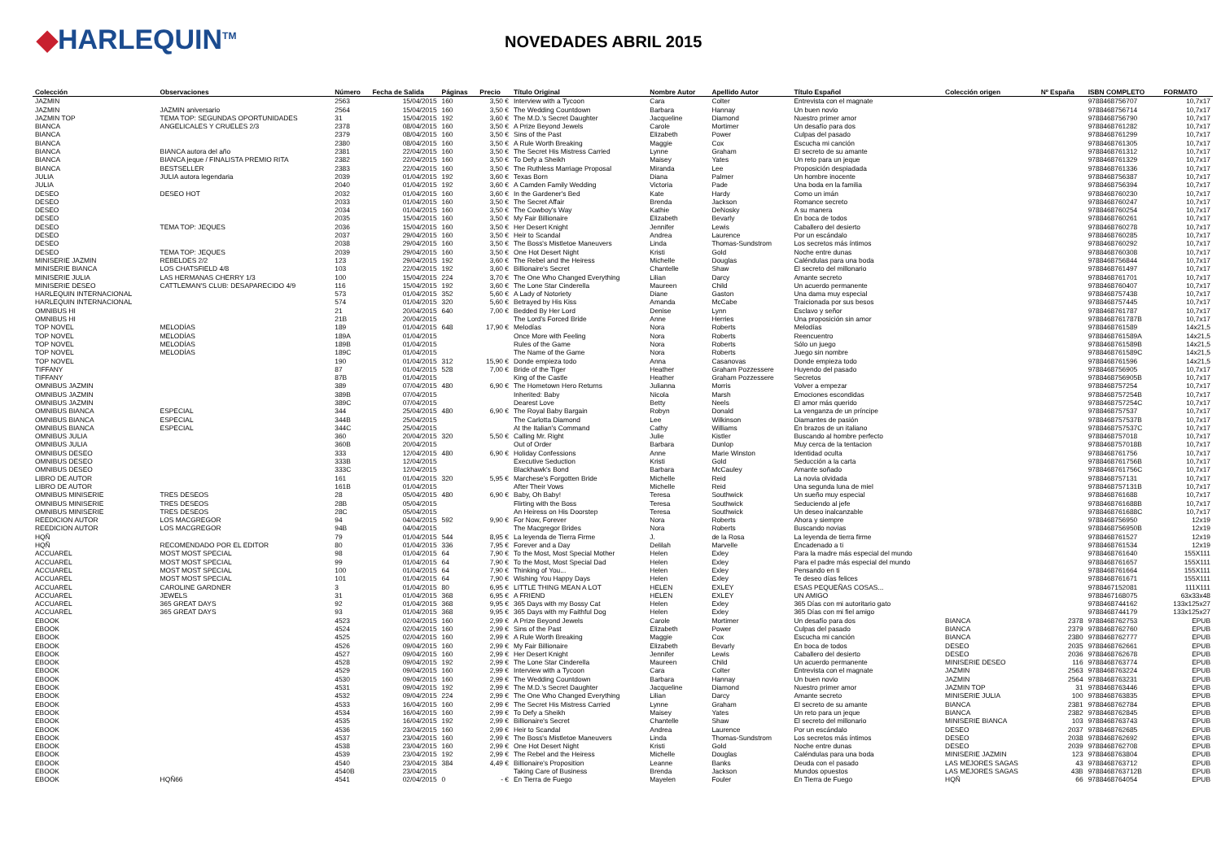◆HARLEQUIN<sup>TM</sup> NOVEDADES ABRIL 2015
| Colección | Observaciones | Número | Fecha de Salida | Páginas | Precio | Título Original | Nombre Autor | Apellido Autor | Título Español | Colección origen | Nº España | ISBN COMPLETO | FORMATO |
| --- | --- | --- | --- | --- | --- | --- | --- | --- | --- | --- | --- | --- | --- |
| JAZMIN | | 2563 | 15/04/2015 | 160 | 3,50 € | Interview with a Tycoon | Cara | Colter | Entrevista con el magnate | | | 9788468756707 | 10,7x17 |
| JAZMIN | JAZMIN aniversario | 2564 | 15/04/2015 | 160 | 3,50 € | The Wedding Countdown | Barbara | Hannay | Un buen novio | | | 9788468756714 | 10,7x17 |
| JAZMIN TOP | TEMA TOP: SEGUNDAS OPORTUNIDADES | 31 | 15/04/2015 | 192 | 3,60 € | The M.D.'s Secret Daughter | Jacqueline | Diamond | Nuestro primer amor | | | 9788468756790 | 10,7x17 |
| BIANCA | ANGELICALES Y CRUELES 2/3 | 2378 | 08/04/2015 | 160 | 3,50 € | A Prize Beyond Jewels | Carole | Mortimer | Un desafío para dos | | | 9788468761282 | 10,7x17 |
| BIANCA | | 2379 | 08/04/2015 | 160 | 3,50 € | Sins of the Past | Elizabeth | Power | Culpas del pasado | | | 9788468761299 | 10,7x17 |
| BIANCA | | 2380 | 08/04/2015 | 160 | 3,50 € | A Rule Worth Breaking | Maggie | Cox | Escucha mi canción | | | 9788468761305 | 10,7x17 |
| BIANCA | BIANCA autora del año | 2381 | 22/04/2015 | 160 | 3,50 € | The Secret His Mistress Carried | Lynne | Graham | El secreto de su amante | | | 9788468761312 | 10,7x17 |
| BIANCA | BIANCA jeque / FINALISTA PREMIO RITA | 2382 | 22/04/2015 | 160 | 3,50 € | To Defy a Sheikh | Maisey | Yates | Un reto para un jeque | | | 9788468761329 | 10,7x17 |
| BIANCA | BESTSELLER | 2383 | 22/04/2015 | 160 | 3,50 € | The Ruthless Marriage Proposal | Miranda | Lee | Proposición despiadada | | | 9788468761336 | 10,7x17 |
| JULIA | JULIA autora legendaria | 2039 | 01/04/2015 | 192 | 3,60 € | Texas Born | Diana | Palmer | Un hombre inocente | | | 9788468756387 | 10,7x17 |
| JULIA | | 2040 | 01/04/2015 | 192 | 3,60 € | A Camden Family Wedding | Victoria | Pade | Una boda en la familia | | | 9788468756394 | 10,7x17 |
| DESEO | DESEO HOT | 2032 | 01/04/2015 | 160 | 3,60 € | In the Gardener's Bed | Kate | Hardy | Como un imán | | | 9788468760230 | 10,7x17 |
| DESEO | | 2033 | 01/04/2015 | 160 | 3,50 € | The Secret Affair | Brenda | Jackson | Romance secreto | | | 9788468760247 | 10,7x17 |
| DESEO | | 2034 | 01/04/2015 | 160 | 3,50 € | The Cowboy's Way | Kathie | DeNosky | A su manera | | | 9788468760254 | 10,7x17 |
| DESEO | | 2035 | 15/04/2015 | 160 | 3,50 € | My Fair Billionaire | Elizabeth | Bevarly | En boca de todos | | | 9788468760261 | 10,7x17 |
| DESEO | TEMA TOP: JEQUES | 2036 | 15/04/2015 | 160 | 3,50 € | Her Desert Knight | Jennifer | Lewis | Caballero del desierto | | | 9788468760278 | 10,7x17 |
| DESEO | | 2037 | 29/04/2015 | 160 | 3,50 € | Heir to Scandal | Andrea | Laurence | Por un escándalo | | | 9788468760285 | 10,7x17 |
| DESEO | | 2038 | 29/04/2015 | 160 | 3,50 € | The Boss's Mistletoe Maneuvers | Linda | Thomas-Sundstrom | Los secretos más íntimos | | | 9788468760292 | 10,7x17 |
| DESEO | TEMA TOP: JEQUES | 2039 | 29/04/2015 | 160 | 3,50 € | One Hot Desert Night | Kristi | Gold | Noche entre dunas | | | 9788468760308 | 10,7x17 |
| MINISERIE JAZMIN | REBELDES 2/2 | 123 | 29/04/2015 | 192 | 3,60 € | The Rebel and the Heiress | Michelle | Douglas | Caléndulas para una boda | | | 9788468756844 | 10,7x17 |
| MINISERIE BIANCA | LOS CHATSFIELD 4/8 | 103 | 22/04/2015 | 192 | 3,60 € | Billionaire's Secret | Chantelle | Shaw | El secreto del millonario | | | 9788468761497 | 10,7x17 |
| MINISERIE JULIA | LAS HERMANAS CHERRY 1/3 | 100 | 15/04/2015 | 224 | 3,70 € | The One Who Changed Everything | Lilian | Darcy | Amante secreto | | | 9788468761701 | 10,7x17 |
| MINISERIE DESEO | CATTLEMAN'S CLUB: DESAPARECIDO 4/9 | 116 | 15/04/2015 | 192 | 3,60 € | The Lone Star Cinderella | Maureen | Child | Un acuerdo permanente | | | 9788468760407 | 10,7x17 |
| HARLEQUIN INTERNACIONAL | | 573 | 01/04/2015 | 352 | 5,60 € | A Lady of Notoriety | Diane | Gaston | Una dama muy especial | | | 9788468757438 | 10,7x17 |
| HARLEQUIN INTERNACIONAL | | 574 | 01/04/2015 | 320 | 5,60 € | Betrayed by His Kiss | Amanda | McCabe | Traicionada por sus besos | | | 9788468757445 | 10,7x17 |
| OMNIBUS HI | | 21 | 20/04/2015 | 640 | 7,00 € | Bedded By Her Lord | Denise | Lynn | Esclavo y señor | | | 9788468761787 | 10,7x17 |
| OMNIBUS HI | | 21B | 20/04/2015 | | | The Lord's Forced Bride | Anne | Herries | Una proposición sin amor | | | 9788468761787B | 10,7x17 |
| TOP NOVEL | MELODÍAS | 189 | 01/04/2015 | 648 | 17,90 € | Melodías | Nora | Roberts | Melodías | | | 9788468761589 | 14x21,5 |
| TOP NOVEL | MELODÍAS | 189A | 01/04/2015 | | | Once More with Feeling | Nora | Roberts | Reencuentro | | | 9788468761589A | 14x21,5 |
| TOP NOVEL | MELODÍAS | 189B | 01/04/2015 | | | Rules of the Game | Nora | Roberts | Sólo un juego | | | 9788468761589B | 14x21,5 |
| TOP NOVEL | MELODÍAS | 189C | 01/04/2015 | | | The Name of the Game | Nora | Roberts | Juego sin nombre | | | 9788468761589C | 14x21,5 |
| TOP NOVEL | | 190 | 01/04/2015 | 312 | 15,90 € | Donde empieza todo | Anna | Casanovas | Donde empieza todo | | | 9788468761596 | 14x21,5 |
| TIFFANY | | 87 | 01/04/2015 | 528 | 7,00 € | Bride of the Tiger | Heather | Graham Pozzessere | Huyendo del pasado | | | 9788468756905 | 10,7x17 |
| TIFFANY | | 87B | 01/04/2015 | | | King of the Castle | Heather | Graham Pozzessere | Secretos | | | 9788468756905B | 10,7x17 |
| OMNIBUS JAZMIN | | 389 | 07/04/2015 | 480 | 6,90 € | The Hometown Hero Returns | Julianna | Morris | Volver a empezar | | | 9788468757254 | 10,7x17 |
| OMNIBUS JAZMIN | | 389B | 07/04/2015 | | | Inherited: Baby | Nicola | Marsh | Emociones escondidas | | | 9788468757254B | 10,7x17 |
| OMNIBUS JAZMIN | | 389C | 07/04/2015 | | | Dearest Love | Betty | Neels | El amor más querido | | | 9788468757254C | 10,7x17 |
| OMNIBUS BIANCA | ESPECIAL | 344 | 25/04/2015 | 480 | 6,90 € | The Royal Baby Bargain | Robyn | Donald | La venganza de un príncipe | | | 9788468757537 | 10,7x17 |
| OMNIBUS BIANCA | ESPECIAL | 344B | 25/04/2015 | | | The Carlotta Diamond | Lee | Wilkinson | Diamantes de pasión | | | 9788468757537B | 10,7x17 |
| OMNIBUS BIANCA | ESPECIAL | 344C | 25/04/2015 | | | At the Italian's Command | Cathy | Williams | En brazos de un italiano | | | 9788468757537C | 10,7x17 |
| OMNIBUS JULIA | | 360 | 20/04/2015 | 320 | 5,50 € | Calling Mr. Right | Julie | Kistler | Buscando al hombre perfecto | | | 9788468757018 | 10,7x17 |
| OMNIBUS JULIA | | 360B | 20/04/2015 | | | Out of Order | Barbara | Dunlop | Muy cerca de la tentacion | | | 9788468757018B | 10,7x17 |
| OMNIBUS DESEO | | 333 | 12/04/2015 | 480 | 6,90 € | Holiday Confessions | Anne | Marie Winston | Identidad oculta | | | 9788468761756 | 10,7x17 |
| OMNIBUS DESEO | | 333B | 12/04/2015 | | | Executive Seduction | Kristi | Gold | Seducción a la carta | | | 9788468761756B | 10,7x17 |
| OMNIBUS DESEO | | 333C | 12/04/2015 | | | Blackhawk's Bond | Barbara | McCauley | Amante soñado | | | 9788468761756C | 10,7x17 |
| LIBRO DE AUTOR | | 161 | 01/04/2015 | 320 | 5,95 € | Marchese's Forgotten Bride | Michelle | Reid | La novia olvidada | | | 9788468757131 | 10,7x17 |
| LIBRO DE AUTOR | | 161B | 01/04/2015 | | | After Their Vows | Michelle | Reid | Una segunda luna de miel | | | 9788468757131B | 10,7x17 |
| OMNIBUS MINISERIE | TRES DESEOS | 28 | 05/04/2015 | 480 | 6,90 € | Baby, Oh Baby! | Teresa | Southwick | Un sueño muy especial | | | 9788468761688 | 10,7x17 |
| OMNIBUS MINISERIE | TRES DESEOS | 28B | 05/04/2015 | | | Flirting with the Boss | Teresa | Southwick | Seduciendo al jefe | | | 9788468761688B | 10,7x17 |
| OMNIBUS MINISERIE | TRES DESEOS | 28C | 05/04/2015 | | | An Heiress on His Doorstep | Teresa | Southwick | Un deseo inalcanzable | | | 9788468761688C | 10,7x17 |
| REEDICION AUTOR | LOS MACGREGOR | 94 | 04/04/2015 | 592 | 9,90 € | For Now, Forever | Nora | Roberts | Ahora y siempre | | | 9788468756950 | 12x19 |
| REEDICION AUTOR | LOS MACGREGOR | 94B | 04/04/2015 | | | The Macgregor Brides | Nora | Roberts | Buscando novias | | | 9788468756950B | 12x19 |
| HQÑ | | 79 | 01/04/2015 | 544 | 8,95 € | La leyenda de Tierra Firme | J. | de la Rosa | La leyenda de tierra firme | | | 9788468761527 | 12x19 |
| HQÑ | RECOMENDADO POR EL EDITOR | 80 | 01/04/2015 | 336 | 7,95 € | Forever and a Day | Delilah | Marvelle | Encadenado a ti | | | 9788468761534 | 12x19 |
| ACCUAREL | MOST MOST SPECIAL | 98 | 01/04/2015 | 64 | 7,90 € | To the Most, Most Special Mother | Helen | Exley | Para la madre más especial del mundo | | | 9788468761640 | 155X111 |
| ACCUAREL | MOST MOST SPECIAL | 99 | 01/04/2015 | 64 | 7,90 € | To the Most, Most Special Dad | Helen | Exley | Para el padre más especial del mundo | | | 9788468761657 | 155X111 |
| ACCUAREL | MOST MOST SPECIAL | 100 | 01/04/2015 | 64 | 7,90 € | Thinking of You... | Helen | Exley | Pensando en ti | | | 9788468761664 | 155X111 |
| ACCUAREL | MOST MOST SPECIAL | 101 | 01/04/2015 | 64 | 7,90 € | Wishing You Happy Days | Helen | Exley | Te deseo días felices | | | 9788468761671 | 155X111 |
| ACCUAREL | CAROLINE GARDNER | 3 | 01/04/2015 | 80 | 6,95 € | LITTLE THING MEAN A LOT | HELEN | EXLEY | ESAS PEQUEÑAS COSAS... | | | 9788467152081 | 111X111 |
| ACCUAREL | JEWELS | 31 | 01/04/2015 | 368 | 6,95 € | A FRIEND | HELEN | EXLEY | UN AMIGO | | | 9788467168075 | 63x33x48 |
| ACCUAREL | 365 GREAT DAYS | 92 | 01/04/2015 | 368 | 9,95 € | 365 Days with my Bossy Cat | Helen | Exley | 365 Días con mi autoritario gato | | | 9788468744162 | 133x125x27 |
| ACCUAREL | 365 GREAT DAYS | 93 | 01/04/2015 | 368 | 9,95 € | 365 Days with my Faithful Dog | Helen | Exley | 365 Días con mi fiel amigo | | | 9788468744179 | 133x125x27 |
| EBOOK | | 4523 | 02/04/2015 | 160 | 2,99 € | A Prize Beyond Jewels | Carole | Mortimer | Un desafío para dos | BIANCA | 2378 | 9788468762753 | EPUB |
| EBOOK | | 4524 | 02/04/2015 | 160 | 2,99 € | Sins of the Past | Elizabeth | Power | Culpas del pasado | BIANCA | 2379 | 9788468762760 | EPUB |
| EBOOK | | 4525 | 02/04/2015 | 160 | 2,99 € | A Rule Worth Breaking | Maggie | Cox | Escucha mi canción | BIANCA | 2380 | 9788468762777 | EPUB |
| EBOOK | | 4526 | 09/04/2015 | 160 | 2,99 € | My Fair Billionaire | Elizabeth | Bevarly | En boca de todos | DESEO | 2035 | 9788468762661 | EPUB |
| EBOOK | | 4527 | 09/04/2015 | 160 | 2,99 € | Her Desert Knight | Jennifer | Lewis | Caballero del desierto | DESEO | 2036 | 9788468762678 | EPUB |
| EBOOK | | 4528 | 09/04/2015 | 192 | 2,99 € | The Lone Star Cinderella | Maureen | Child | Un acuerdo permanente | MINISERIE DESEO | 116 | 9788468763774 | EPUB |
| EBOOK | | 4529 | 09/04/2015 | 160 | 2,99 € | Interview with a Tycoon | Cara | Colter | Entrevista con el magnate | JAZMIN | 2563 | 9788468763224 | EPUB |
| EBOOK | | 4530 | 09/04/2015 | 160 | 2,99 € | The Wedding Countdown | Barbara | Hannay | Un buen novio | JAZMIN | 2564 | 9788468763231 | EPUB |
| EBOOK | | 4531 | 09/04/2015 | 192 | 2,99 € | The M.D.'s Secret Daughter | Jacqueline | Diamond | Nuestro primer amor | JAZMIN TOP | 31 | 9788468763446 | EPUB |
| EBOOK | | 4532 | 09/04/2015 | 224 | 2,99 € | The One Who Changed Everything | Lilian | Darcy | Amante secreto | MINISERIE JULIA | 100 | 9788468763835 | EPUB |
| EBOOK | | 4533 | 16/04/2015 | 160 | 2,99 € | The Secret His Mistress Carried | Lynne | Graham | El secreto de su amante | BIANCA | 2381 | 9788468762784 | EPUB |
| EBOOK | | 4534 | 16/04/2015 | 160 | 2,99 € | To Defy a Sheikh | Maisey | Yates | Un reto para un jeque | BIANCA | 2382 | 9788468762845 | EPUB |
| EBOOK | | 4535 | 16/04/2015 | 192 | 2,99 € | Billionaire's Secret | Chantelle | Shaw | El secreto del millonario | MINISERIE BIANCA | 103 | 9788468763743 | EPUB |
| EBOOK | | 4536 | 23/04/2015 | 160 | 2,99 € | Heir to Scandal | Andrea | Laurence | Por un escándalo | DESEO | 2037 | 9788468762685 | EPUB |
| EBOOK | | 4537 | 23/04/2015 | 160 | 2,99 € | The Boss's Mistletoe Maneuvers | Linda | Thomas-Sundstrom | Los secretos más íntimos | DESEO | 2038 | 9788468762692 | EPUB |
| EBOOK | | 4538 | 23/04/2015 | 160 | 2,99 € | One Hot Desert Night | Kristi | Gold | Noche entre dunas | DESEO | 2039 | 9788468762708 | EPUB |
| EBOOK | | 4539 | 23/04/2015 | 192 | 2,99 € | The Rebel and the Heiress | Michelle | Douglas | Caléndulas para una boda | MINISERIE JAZMIN | 123 | 9788468763804 | EPUB |
| EBOOK | | 4540 | 23/04/2015 | 384 | 4,49 € | Billionaire's Proposition | Leanne | Banks | Deuda con el pasado | LAS MEJORES SAGAS | 43 | 9788468763712 | EPUB |
| EBOOK | | 4540B | 23/04/2015 | | | Taking Care of Business | Brenda | Jackson | Mundos opuestos | LAS MEJORES SAGAS | 43B | 9788468763712B | EPUB |
| EBOOK | HQÑ66 | 4541 | 02/04/2015 | 0 | - € | En Tierra de Fuego | Mayelen | Fouler | En Tierra de Fuego | HQÑ | 66 | 9788468764054 | EPUB |